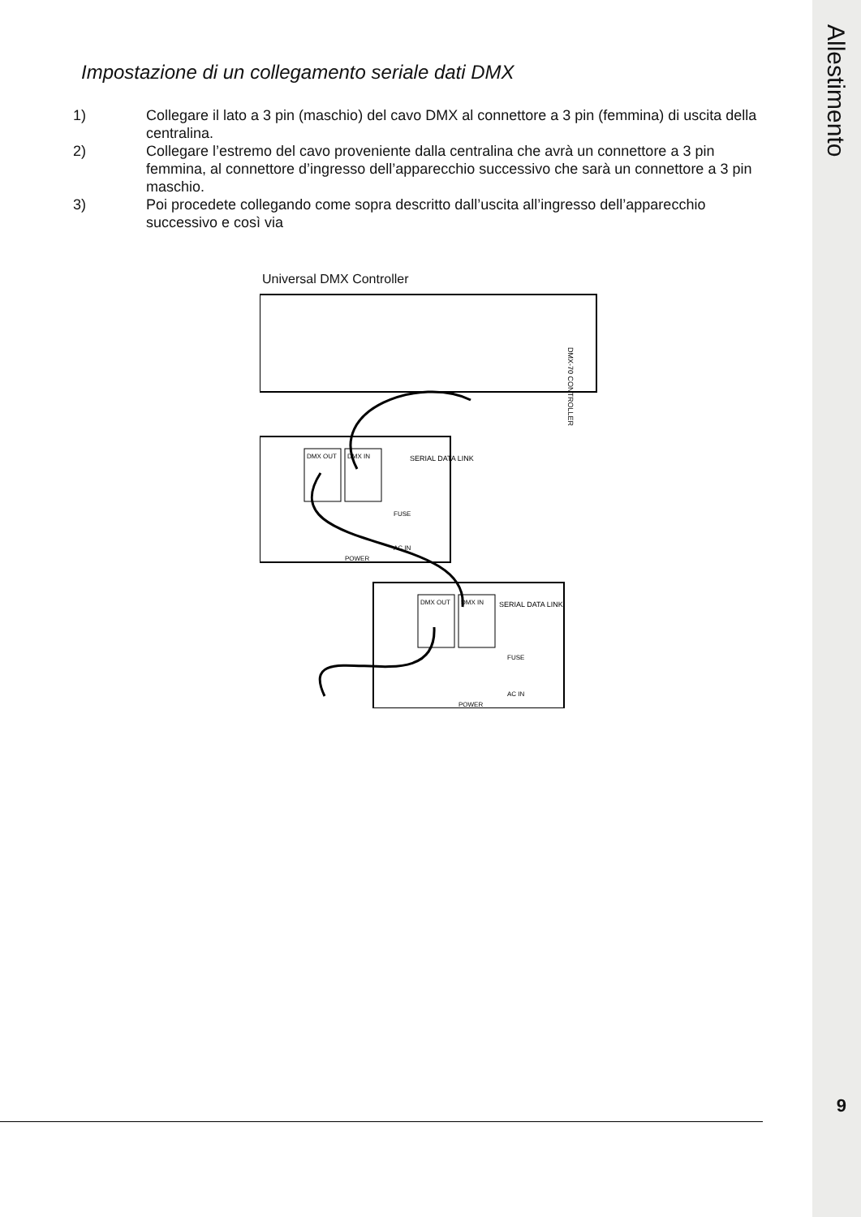Allestimento
Impostazione di un collegamento seriale dati DMX
1) Collegare il lato a 3 pin (maschio) del cavo DMX al connettore a 3 pin (femmina) di uscita della centralina.
2) Collegare l’estremo del cavo proveniente dalla centralina che avrà un connettore a 3 pin femmina, al connettore d’ingresso dell’apparecchio successivo che sarà un connettore a 3 pin maschio.
3) Poi procedete collegando come sopra descritto dall’uscita all’ingresso dell’apparecchio successivo e così via
Universal DMX Controller
DMX-70 CONTROLLER
DMX OUT
DMX IN
SERIAL DATA LINK
FUSE
AC IN
POWER
DMX OUT
DMX IN
SERIAL DATA LINK
FUSE
AC IN
POWER
9